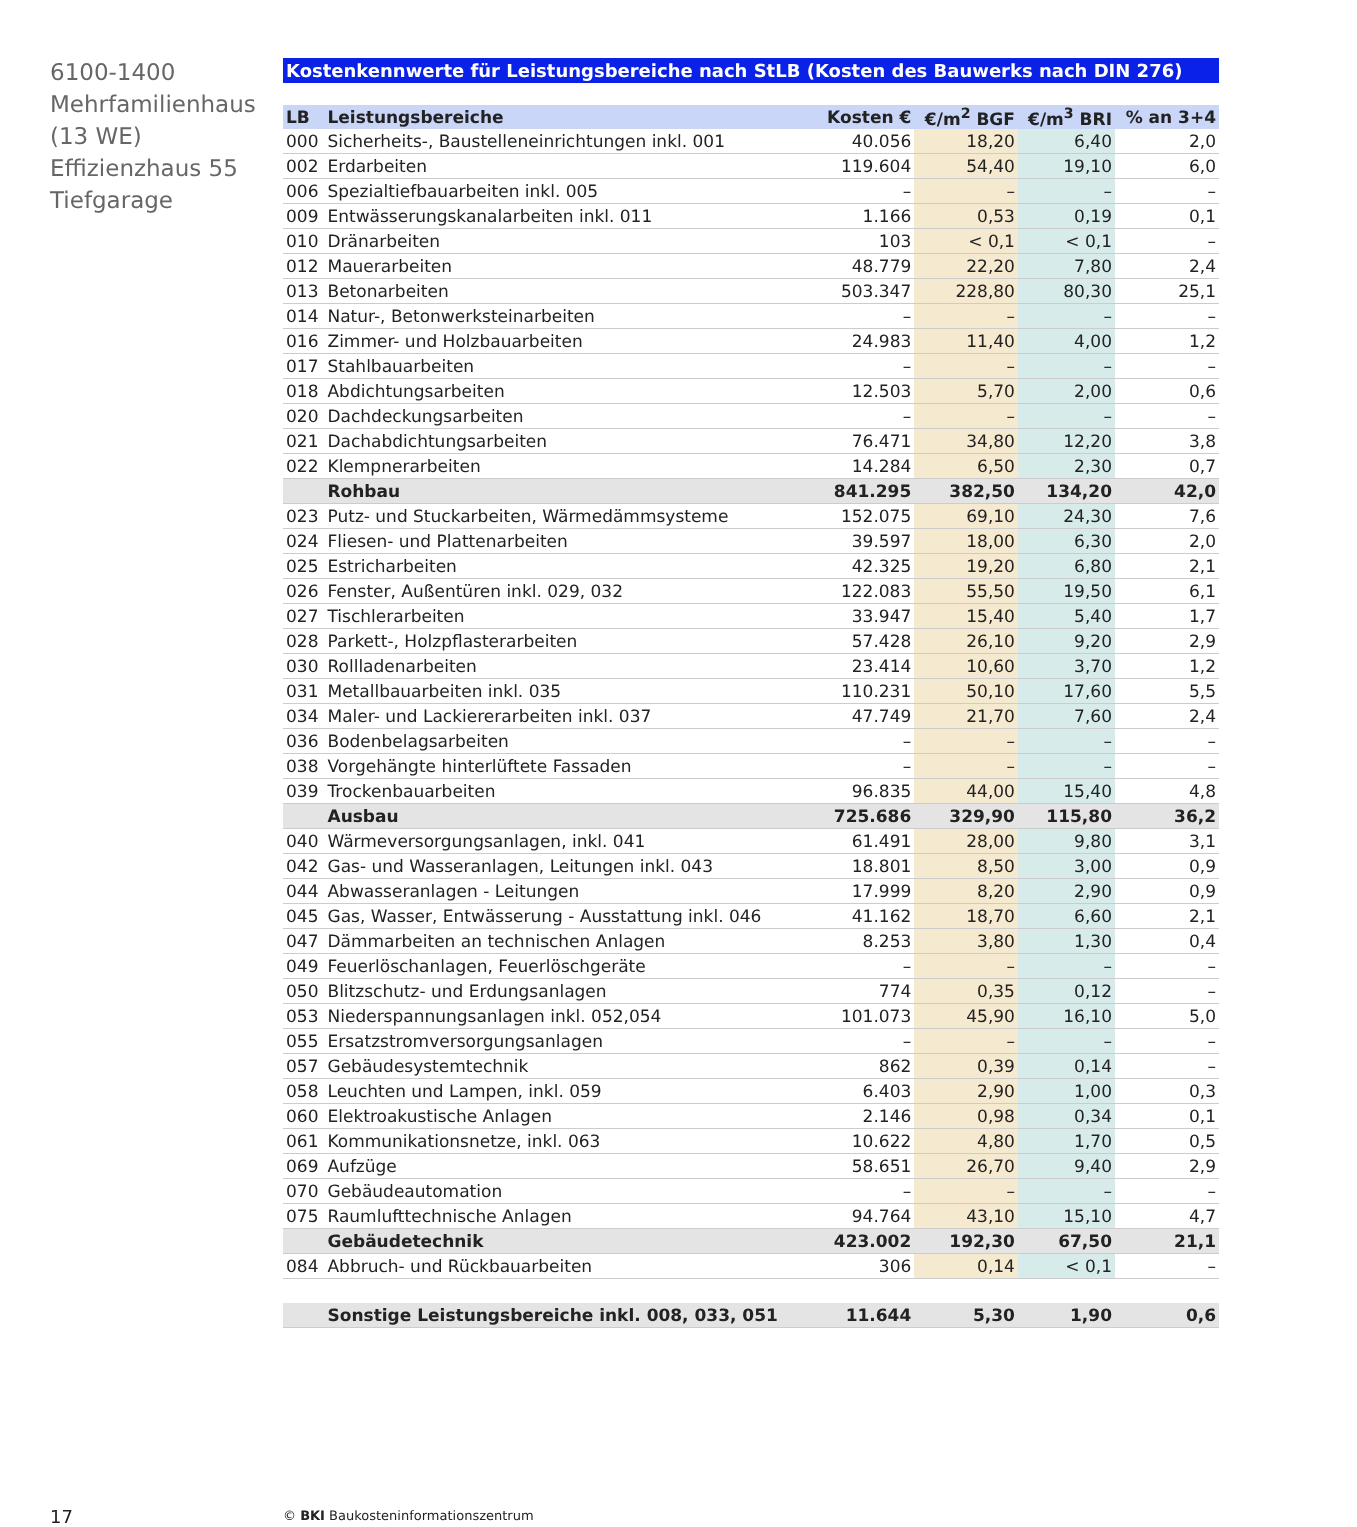6100-1400
Mehrfamilienhaus
(13 WE)
Effizienzhaus 55
Tiefgarage
Kostenkennwerte für Leistungsbereiche nach StLB (Kosten des Bauwerks nach DIN 276)
| LB | Leistungsbereiche | Kosten € | €/m<sup>2</sup> BGF | €/m<sup>3</sup> BRI | % an 3+4 |
| --- | --- | --- | --- | --- | --- |
| 000 | Sicherheits-, Baustelleneinrichtungen inkl. 001 | 40.056 | 18,20 | 6,40 | 2,0 |
| 002 | Erdarbeiten | 119.604 | 54,40 | 19,10 | 6,0 |
| 006 | Spezialtiefbauarbeiten inkl. 005 | – | – | – | – |
| 009 | Entwässerungskanalarbeiten inkl. 011 | 1.166 | 0,53 | 0,19 | 0,1 |
| 010 | Dränarbeiten | 103 | < 0,1 | < 0,1 | – |
| 012 | Mauerarbeiten | 48.779 | 22,20 | 7,80 | 2,4 |
| 013 | Betonarbeiten | 503.347 | 228,80 | 80,30 | 25,1 |
| 014 | Natur-, Betonwerksteinarbeiten | – | – | – | – |
| 016 | Zimmer- und Holzbauarbeiten | 24.983 | 11,40 | 4,00 | 1,2 |
| 017 | Stahlbauarbeiten | – | – | – | – |
| 018 | Abdichtungsarbeiten | 12.503 | 5,70 | 2,00 | 0,6 |
| 020 | Dachdeckungsarbeiten | – | – | – | – |
| 021 | Dachabdichtungsarbeiten | 76.471 | 34,80 | 12,20 | 3,8 |
| 022 | Klempnerarbeiten | 14.284 | 6,50 | 2,30 | 0,7 |
| | Rohbau | 841.295 | 382,50 | 134,20 | 42,0 |
| 023 | Putz- und Stuckarbeiten, Wärmedämmsysteme | 152.075 | 69,10 | 24,30 | 7,6 |
| 024 | Fliesen- und Plattenarbeiten | 39.597 | 18,00 | 6,30 | 2,0 |
| 025 | Estricharbeiten | 42.325 | 19,20 | 6,80 | 2,1 |
| 026 | Fenster, Außentüren inkl. 029, 032 | 122.083 | 55,50 | 19,50 | 6,1 |
| 027 | Tischlerarbeiten | 33.947 | 15,40 | 5,40 | 1,7 |
| 028 | Parkett-, Holzpflasterarbeiten | 57.428 | 26,10 | 9,20 | 2,9 |
| 030 | Rollladenarbeiten | 23.414 | 10,60 | 3,70 | 1,2 |
| 031 | Metallbauarbeiten inkl. 035 | 110.231 | 50,10 | 17,60 | 5,5 |
| 034 | Maler- und Lackiererarbeiten inkl. 037 | 47.749 | 21,70 | 7,60 | 2,4 |
| 036 | Bodenbelagsarbeiten | – | – | – | – |
| 038 | Vorgehängte hinterlüftete Fassaden | – | – | – | – |
| 039 | Trockenbauarbeiten | 96.835 | 44,00 | 15,40 | 4,8 |
| | Ausbau | 725.686 | 329,90 | 115,80 | 36,2 |
| 040 | Wärmeversorgungsanlagen, inkl. 041 | 61.491 | 28,00 | 9,80 | 3,1 |
| 042 | Gas- und Wasseranlagen, Leitungen inkl. 043 | 18.801 | 8,50 | 3,00 | 0,9 |
| 044 | Abwasseranlagen - Leitungen | 17.999 | 8,20 | 2,90 | 0,9 |
| 045 | Gas, Wasser, Entwässerung - Ausstattung inkl. 046 | 41.162 | 18,70 | 6,60 | 2,1 |
| 047 | Dämmarbeiten an technischen Anlagen | 8.253 | 3,80 | 1,30 | 0,4 |
| 049 | Feuerlöschanlagen, Feuerlöschgeräte | – | – | – | – |
| 050 | Blitzschutz- und Erdungsanlagen | 774 | 0,35 | 0,12 | – |
| 053 | Niederspannungsanlagen inkl. 052,054 | 101.073 | 45,90 | 16,10 | 5,0 |
| 055 | Ersatzstromversorgungsanlagen | – | – | – | – |
| 057 | Gebäudesystemtechnik | 862 | 0,39 | 0,14 | – |
| 058 | Leuchten und Lampen, inkl. 059 | 6.403 | 2,90 | 1,00 | 0,3 |
| 060 | Elektroakustische Anlagen | 2.146 | 0,98 | 0,34 | 0,1 |
| 061 | Kommunikationsnetze, inkl. 063 | 10.622 | 4,80 | 1,70 | 0,5 |
| 069 | Aufzüge | 58.651 | 26,70 | 9,40 | 2,9 |
| 070 | Gebäudeautomation | – | – | – | – |
| 075 | Raumlufttechnische Anlagen | 94.764 | 43,10 | 15,10 | 4,7 |
| | Gebäudetechnik | 423.002 | 192,30 | 67,50 | 21,1 |
| 084 | Abbruch- und Rückbauarbeiten | 306 | 0,14 | < 0,1 | – |
| | Sonstige Leistungsbereiche inkl. 008, 033, 051 | 11.644 | 5,30 | 1,90 | 0,6 |
17
© BKI Baukosteninformationszentrum